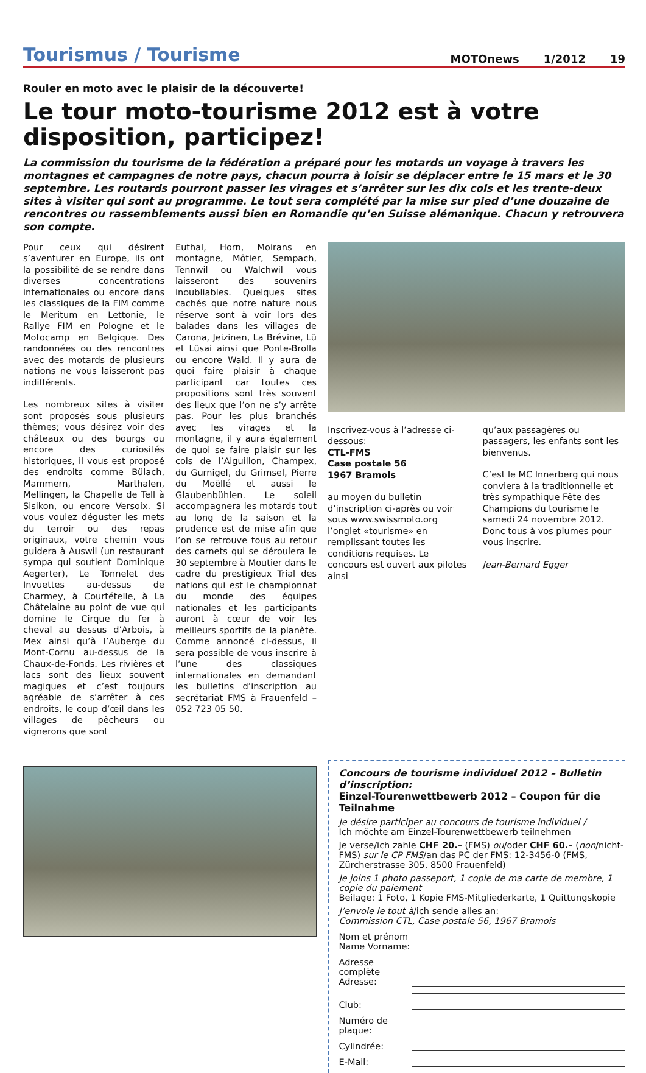Tourismus / Tourisme
MOTOnews 1/2012 19
Rouler en moto avec le plaisir de la découverte!
Le tour moto-tourisme 2012 est à votre disposition, participez!
La commission du tourisme de la fédération a préparé pour les motards un voyage à travers les montagnes et campagnes de notre pays, chacun pourra à loisir se déplacer entre le 15 mars et le 30 septembre. Les routards pourront passer les virages et s’arrêter sur les dix cols et les trente-deux sites à visiter qui sont au programme. Le tout sera complété par la mise sur pied d’une douzaine de rencontres ou rassemblements aussi bien en Romandie qu’en Suisse alémanique. Chacun y retrouvera son compte.
Pour ceux qui désirent s’aventurer en Europe, ils ont la possibilité de se rendre dans diverses concentrations internationales ou encore dans les classiques de la FIM comme le Meritum en Lettonie, le Rallye FIM en Pologne et le Motocamp en Belgique. Des randonnées ou des rencontres avec des motards de plusieurs nations ne vous laisseront pas indifférents.
Les nombreux sites à visiter sont proposés sous plusieurs thèmes; vous désirez voir des châteaux ou des bourgs ou encore des curiosités historiques, il vous est proposé des endroits comme Bülach, Mammern, Marthalen, Mellingen, la Chapelle de Tell à Sisikon, ou encore Versoix. Si vous voulez déguster les mets du terroir ou des repas originaux, votre chemin vous guidera à Auswil (un restaurant sympa qui soutient Dominique Aegerter), Le Tonnelet des Invuettes au-dessus de Charmey, à Courtételle, à La Châtelaine au point de vue qui domine le Cirque du fer à cheval au dessus d’Arbois, à Mex ainsi qu’à l’Auberge du Mont-Cornu au-dessus de la Chaux-de-Fonds. Les rivières et lacs sont des lieux souvent magiques et c’est toujours agréable de s’arrêter à ces endroits, le coup d’œil dans les villages de pêcheurs ou vignerons que sont
Euthal, Horn, Moirans en montagne, Môtier, Sempach, Tennwil ou Walchwil vous laisseront des souvenirs inoubliables. Quelques sites cachés que notre nature nous réserve sont à voir lors des balades dans les villages de Carona, Jeizinen, La Brévine, Lü et Lüsai ainsi que Ponte-Brolla ou encore Wald. Il y aura de quoi faire plaisir à chaque participant car toutes ces propositions sont très souvent des lieux que l’on ne s’y arrête pas. Pour les plus branchés avec les virages et la montagne, il y aura également de quoi se faire plaisir sur les cols de l’Aiguillon, Champex, du Gurnigel, du Grimsel, Pierre du Moëllé et aussi le Glaubenbühlen. Le soleil accompagnera les motards tout au long de la saison et la prudence est de mise afin que l’on se retrouve tous au retour des carnets qui se déroulera le 30 septembre à Moutier dans le cadre du prestigieux Trial des nations qui est le championnat du monde des équipes nationales et les participants auront à cœur de voir les meilleurs sportifs de la planète. Comme annoncé ci-dessus, il sera possible de vous inscrire à l’une des classiques internationales en demandant les bulletins d’inscription au secrétariat FMS à Frauenfeld – 052 723 05 50.
Inscrivez-vous à l’adresse ci-dessous:
CTL-FMS
Case postale 56
1967 Bramois
au moyen du bulletin d’inscription ci-après ou voir sous www.swissmoto.org l’onglet «tourisme» en remplissant toutes les conditions requises. Le concours est ouvert aux pilotes ainsi
qu’aux passagères ou passagers, les enfants sont les bienvenus.
C’est le MC Innerberg qui nous conviera à la traditionnelle et très sympathique Fête des Champions du tourisme le samedi 24 novembre 2012. Donc tous à vos plumes pour vous inscrire.
Jean-Bernard Egger
Concours de tourisme individuel 2012 – Bulletin d’inscription:
Einzel-Tourenwettbewerb 2012 – Coupon für die Teilnahme
Je désire participer au concours de tourisme individuel /
Ich möchte am Einzel-Tourenwettbewerb teilnehmen
Je verse/ich zahle CHF 20.– (FMS) ou/oder CHF 60.– (non/nicht-FMS) sur le CP FMS/an das PC der FMS: 12-3456-0 (FMS, Zürcherstrasse 305, 8500 Frauenfeld)
Je joins 1 photo passeport, 1 copie de ma carte de membre, 1 copie du paiement
Beilage: 1 Foto, 1 Kopie FMS-Mitgliederkarte, 1 Quittungskopie
J’envoie le tout à/ich sende alles an:
Commission CTL, Case postale 56, 1967 Bramois
Nom et prénom Name Vorname:
Adresse complète Adresse:
Club:
Numéro de plaque:
Cylindrée:
E-Mail: